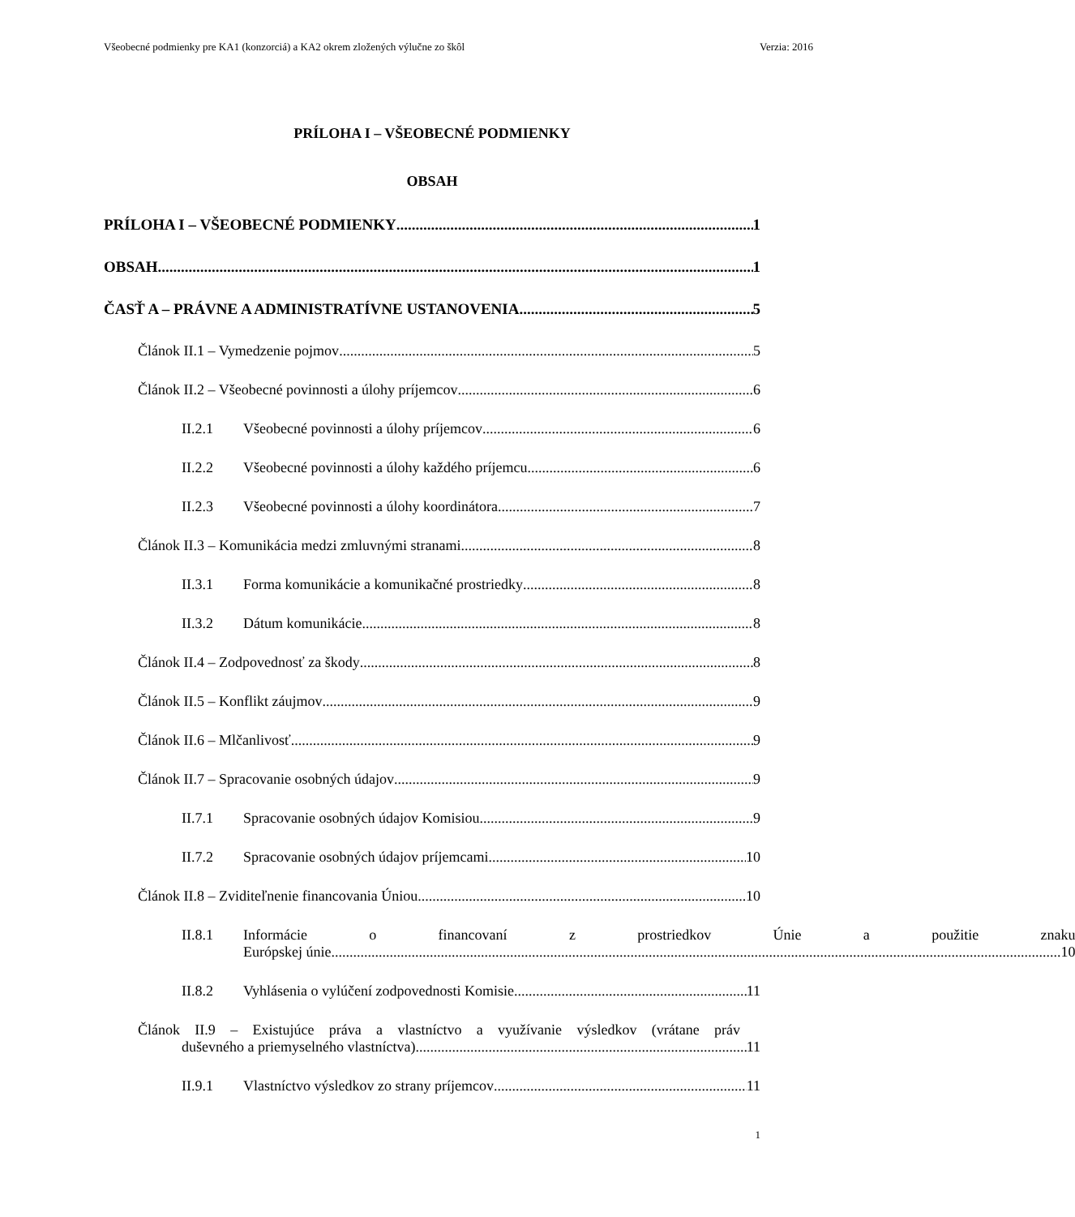Všeobecné podmienky pre KA1 (konzorciá) a KA2 okrem zložených výlučne zo škôl Verzia: 2016
PRÍLOHA I – VŠEOBECNÉ PODMIENKY
OBSAH
PRÍLOHA I – VŠEOBECNÉ PODMIENKY 1
OBSAH 1
ČASŤ A – PRÁVNE A ADMINISTRATÍVNE USTANOVENIA 5
Článok II.1 – Vymedzenie pojmov 5
Článok II.2 – Všeobecné povinnosti a úlohy príjemcov 6
II.2.1 Všeobecné povinnosti a úlohy príjemcov 6
II.2.2 Všeobecné povinnosti a úlohy každého príjemcu 6
II.2.3 Všeobecné povinnosti a úlohy koordinátora 7
Článok II.3 – Komunikácia medzi zmluvnými stranami 8
II.3.1 Forma komunikácie a komunikačné prostriedky 8
II.3.2 Dátum komunikácie 8
Článok II.4 – Zodpovednosť za škody 8
Článok II.5 – Konflikt záujmov 9
Článok II.6 – Mlčanlivosť 9
Článok II.7 – Spracovanie osobných údajov 9
II.7.1 Spracovanie osobných údajov Komisiou 9
II.7.2 Spracovanie osobných údajov príjemcami 10
Článok II.8 – Zviditeľnenie financovania Úniou 10
II.8.1 Informácie o financovaní z prostriedkov Únie a použitie znaku
Európskej únie 10
II.8.2 Vyhlásenia o vylúčení zodpovednosti Komisie 11
Článok II.9 – Existujúce práva a vlastníctvo a využívanie výsledkov (vrátane práv
duševného a priemyselného vlastníctva) 11
II.9.1 Vlastníctvo výsledkov zo strany príjemcov 11
1